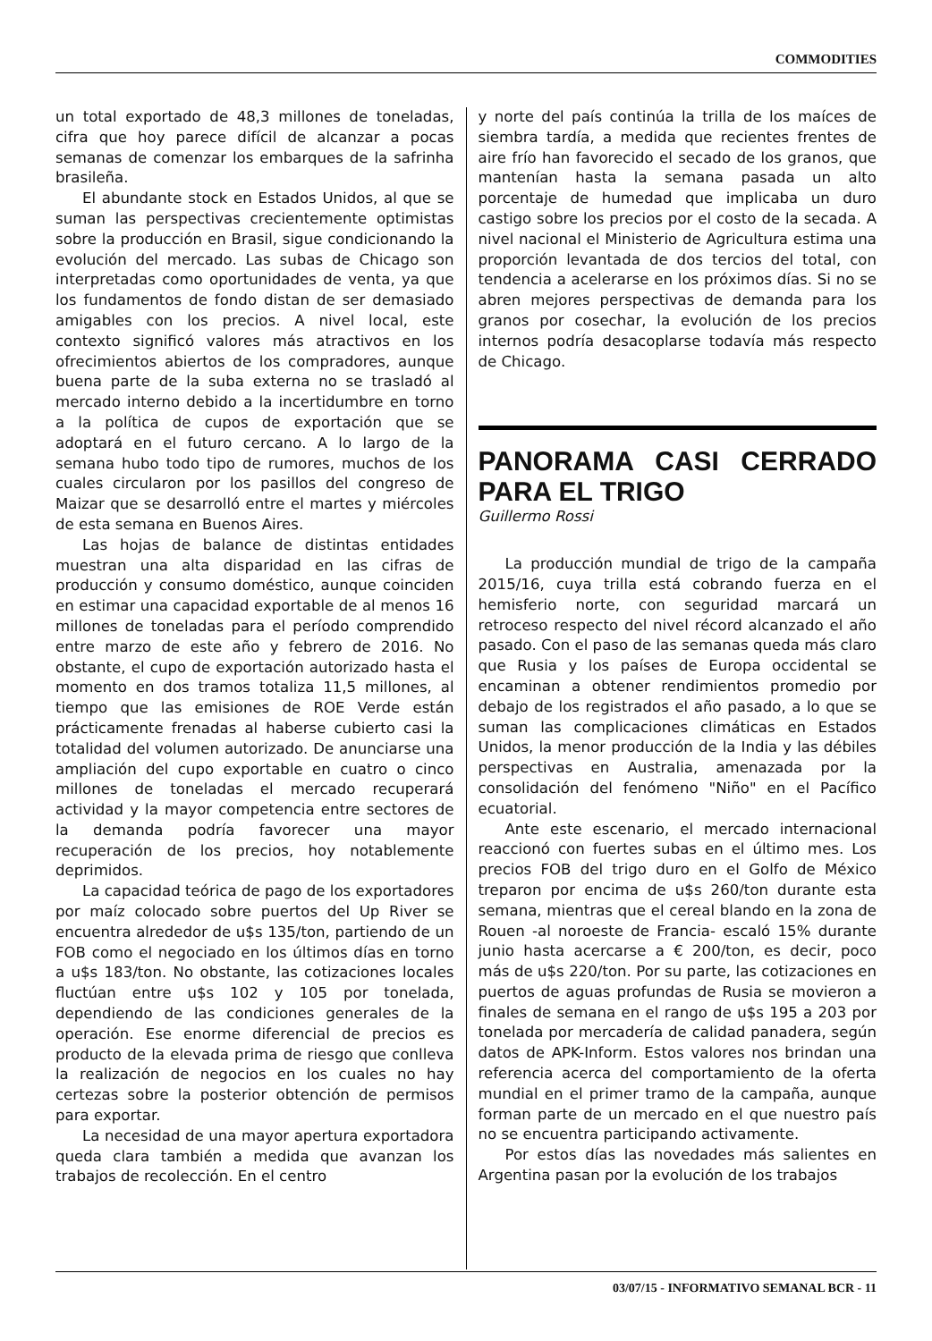COMMODITIES
un total exportado de 48,3 millones de toneladas, cifra que hoy parece difícil de alcanzar a pocas semanas de comenzar los embarques de la safrinha brasileña.
El abundante stock en Estados Unidos, al que se suman las perspectivas crecientemente optimistas sobre la producción en Brasil, sigue condicionando la evolución del mercado. Las subas de Chicago son interpretadas como oportunidades de venta, ya que los fundamentos de fondo distan de ser demasiado amigables con los precios. A nivel local, este contexto significó valores más atractivos en los ofrecimientos abiertos de los compradores, aunque buena parte de la suba externa no se trasladó al mercado interno debido a la incertidumbre en torno a la política de cupos de exportación que se adoptará en el futuro cercano. A lo largo de la semana hubo todo tipo de rumores, muchos de los cuales circularon por los pasillos del congreso de Maizar que se desarrolló entre el martes y miércoles de esta semana en Buenos Aires.
Las hojas de balance de distintas entidades muestran una alta disparidad en las cifras de producción y consumo doméstico, aunque coinciden en estimar una capacidad exportable de al menos 16 millones de toneladas para el período comprendido entre marzo de este año y febrero de 2016. No obstante, el cupo de exportación autorizado hasta el momento en dos tramos totaliza 11,5 millones, al tiempo que las emisiones de ROE Verde están prácticamente frenadas al haberse cubierto casi la totalidad del volumen autorizado. De anunciarse una ampliación del cupo exportable en cuatro o cinco millones de toneladas el mercado recuperará actividad y la mayor competencia entre sectores de la demanda podría favorecer una mayor recuperación de los precios, hoy notablemente deprimidos.
La capacidad teórica de pago de los exportadores por maíz colocado sobre puertos del Up River se encuentra alrededor de u$s 135/ton, partiendo de un FOB como el negociado en los últimos días en torno a u$s 183/ton. No obstante, las cotizaciones locales fluctúan entre u$s 102 y 105 por tonelada, dependiendo de las condiciones generales de la operación. Ese enorme diferencial de precios es producto de la elevada prima de riesgo que conlleva la realización de negocios en los cuales no hay certezas sobre la posterior obtención de permisos para exportar.
La necesidad de una mayor apertura exportadora queda clara también a medida que avanzan los trabajos de recolección. En el centro
y norte del país continúa la trilla de los maíces de siembra tardía, a medida que recientes frentes de aire frío han favorecido el secado de los granos, que mantenían hasta la semana pasada un alto porcentaje de humedad que implicaba un duro castigo sobre los precios por el costo de la secada. A nivel nacional el Ministerio de Agricultura estima una proporción levantada de dos tercios del total, con tendencia a acelerarse en los próximos días. Si no se abren mejores perspectivas de demanda para los granos por cosechar, la evolución de los precios internos podría desacoplarse todavía más respecto de Chicago.
PANORAMA CASI CERRADO PARA EL TRIGO
Guillermo Rossi
La producción mundial de trigo de la campaña 2015/16, cuya trilla está cobrando fuerza en el hemisferio norte, con seguridad marcará un retroceso respecto del nivel récord alcanzado el año pasado. Con el paso de las semanas queda más claro que Rusia y los países de Europa occidental se encaminan a obtener rendimientos promedio por debajo de los registrados el año pasado, a lo que se suman las complicaciones climáticas en Estados Unidos, la menor producción de la India y las débiles perspectivas en Australia, amenazada por la consolidación del fenómeno "Niño" en el Pacífico ecuatorial.
Ante este escenario, el mercado internacional reaccionó con fuertes subas en el último mes. Los precios FOB del trigo duro en el Golfo de México treparon por encima de u$s 260/ton durante esta semana, mientras que el cereal blando en la zona de Rouen -al noroeste de Francia- escaló 15% durante junio hasta acercarse a € 200/ton, es decir, poco más de u$s 220/ton. Por su parte, las cotizaciones en puertos de aguas profundas de Rusia se movieron a finales de semana en el rango de u$s 195 a 203 por tonelada por mercadería de calidad panadera, según datos de APK-Inform. Estos valores nos brindan una referencia acerca del comportamiento de la oferta mundial en el primer tramo de la campaña, aunque forman parte de un mercado en el que nuestro país no se encuentra participando activamente.
Por estos días las novedades más salientes en Argentina pasan por la evolución de los trabajos
03/07/15 - INFORMATIVO SEMANAL BCR - 11